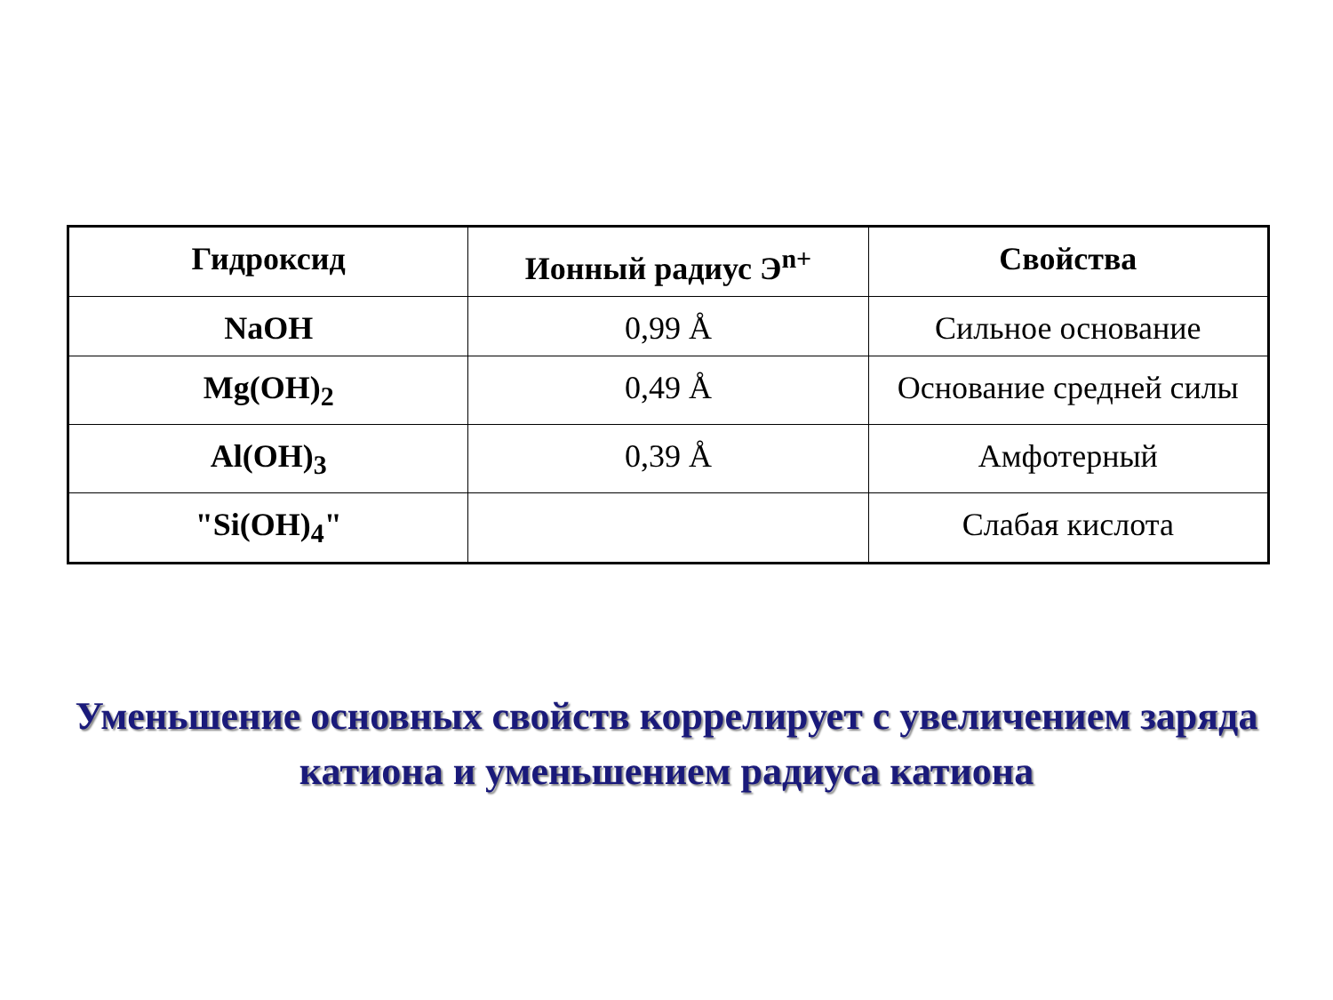| Гидроксид | Ионный радиус Э<sup>n+</sup> | Свойства |
| --- | --- | --- |
| NaOH | 0,99 Å | Сильное основание |
| Mg(OH)<sub>2</sub> | 0,49 Å | Основание средней силы |
| Al(OH)<sub>3</sub> | 0,39 Å | Амфотерный |
| "Si(OH)<sub>4</sub>" | | Слабая кислота |
Уменьшение основных свойств коррелирует с увеличением заряда катиона и уменьшением радиуса катиона